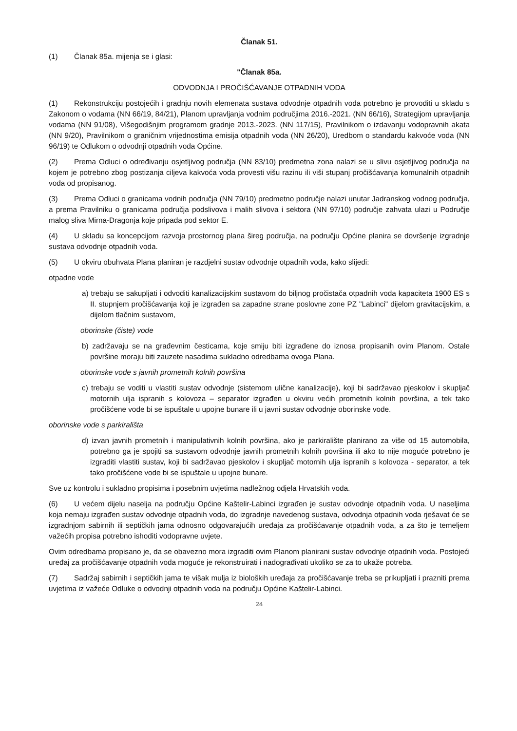Članak 51.
(1) Članak 85a. mijenja se i glasi:
"Članak 85a.
ODVODNJA I PROČIŠĆAVANJE OTPADNIH VODA
(1) Rekonstrukciju postojećih i gradnju novih elemenata sustava odvodnje otpadnih voda potrebno je provoditi u skladu s Zakonom o vodama (NN 66/19, 84/21), Planom upravljanja vodnim područjima 2016.-2021. (NN 66/16), Strategijom upravljanja vodama (NN 91/08), Višegodišnjim programom gradnje 2013.-2023. (NN 117/15), Pravilnikom o izdavanju vodopravnih akata (NN 9/20), Pravilnikom o graničnim vrijednostima emisija otpadnih voda (NN 26/20), Uredbom o standardu kakvoće voda (NN 96/19) te Odlukom o odvodnji otpadnih voda Općine.
(2) Prema Odluci o određivanju osjetljivog područja (NN 83/10) predmetna zona nalazi se u slivu osjetljivog područja na kojem je potrebno zbog postizanja ciljeva kakvoća voda provesti višu razinu ili viši stupanj pročišćavanja komunalnih otpadnih voda od propisanog.
(3) Prema Odluci o granicama vodnih područja (NN 79/10) predmetno područje nalazi unutar Jadranskog vodnog područja, a prema Pravilniku o granicama područja podslivova i malih slivova i sektora (NN 97/10) područje zahvata ulazi u Područje malog sliva Mirna-Dragonja koje pripada pod sektor E.
(4) U skladu sa koncepcijom razvoja prostornog plana šireg područja, na području Općine planira se dovršenje izgradnje sustava odvodnje otpadnih voda.
(5) U okviru obuhvata Plana planiran je razdjelni sustav odvodnje otpadnih voda, kako slijedi:
otpadne vode
a) trebaju se sakupljati i odvoditi kanalizacijskim sustavom do biljnog pročistača otpadnih voda kapaciteta 1900 ES s II. stupnjem pročišćavanja koji je izgrađen sa zapadne strane poslovne zone PZ "Labinci" dijelom gravitacijskim, a dijelom tlačnim sustavom,
oborinske (čiste) vode
b) zadržavaju se na građevnim česticama, koje smiju biti izgrađene do iznosa propisanih ovim Planom. Ostale površine moraju biti zauzete nasadima sukladno odredbama ovoga Plana.
oborinske vode s javnih prometnih kolnih površina
c) trebaju se voditi u vlastiti sustav odvodnje (sistemom ulične kanalizacije), koji bi sadržavao pjeskolov i skupljač motornih ulja ispranih s kolovoza – separator izgrađen u okviru većih prometnih kolnih površina, a tek tako pročišćene vode bi se ispuštale u upojne bunare ili u javni sustav odvodnje oborinske vode.
oborinske vode s parkirališta
d) izvan javnih prometnih i manipulativnih kolnih površina, ako je parkiralište planirano za više od 15 automobila, potrebno ga je spojiti sa sustavom odvodnje javnih prometnih kolnih površina ili ako to nije moguće potrebno je izgraditi vlastiti sustav, koji bi sadržavao pjeskolov i skupljač motornih ulja ispranih s kolovoza - separator, a tek tako pročišćene vode bi se ispuštale u upojne bunare.
Sve uz kontrolu i sukladno propisima i posebnim uvjetima nadležnog odjela Hrvatskih voda.
(6) U većem dijelu naselja na području Općine Kaštelir-Labinci izgrađen je sustav odvodnje otpadnih voda. U naseljima koja nemaju izgrađen sustav odvodnje otpadnih voda, do izgradnje navedenog sustava, odvodnja otpadnih voda rješavat će se izgradnjom sabirnih ili septičkih jama odnosno odgovarajućih uređaja za pročišćavanje otpadnih voda, a za što je temeljem važećih propisa potrebno ishoditi vodopravne uvjete.
Ovim odredbama propisano je, da se obavezno mora izgraditi ovim Planom planirani sustav odvodnje otpadnih voda. Postojeći uređaj za pročišćavanje otpadnih voda moguće je rekonstruirati i nadograđivati ukoliko se za to ukaže potreba.
(7) Sadržaj sabirnih i septičkih jama te višak mulja iz bioloških uređaja za pročišćavanje treba se prikupljati i prazniti prema uvjetima iz važeće Odluke o odvodnji otpadnih voda na području Općine Kaštelir-Labinci.
24